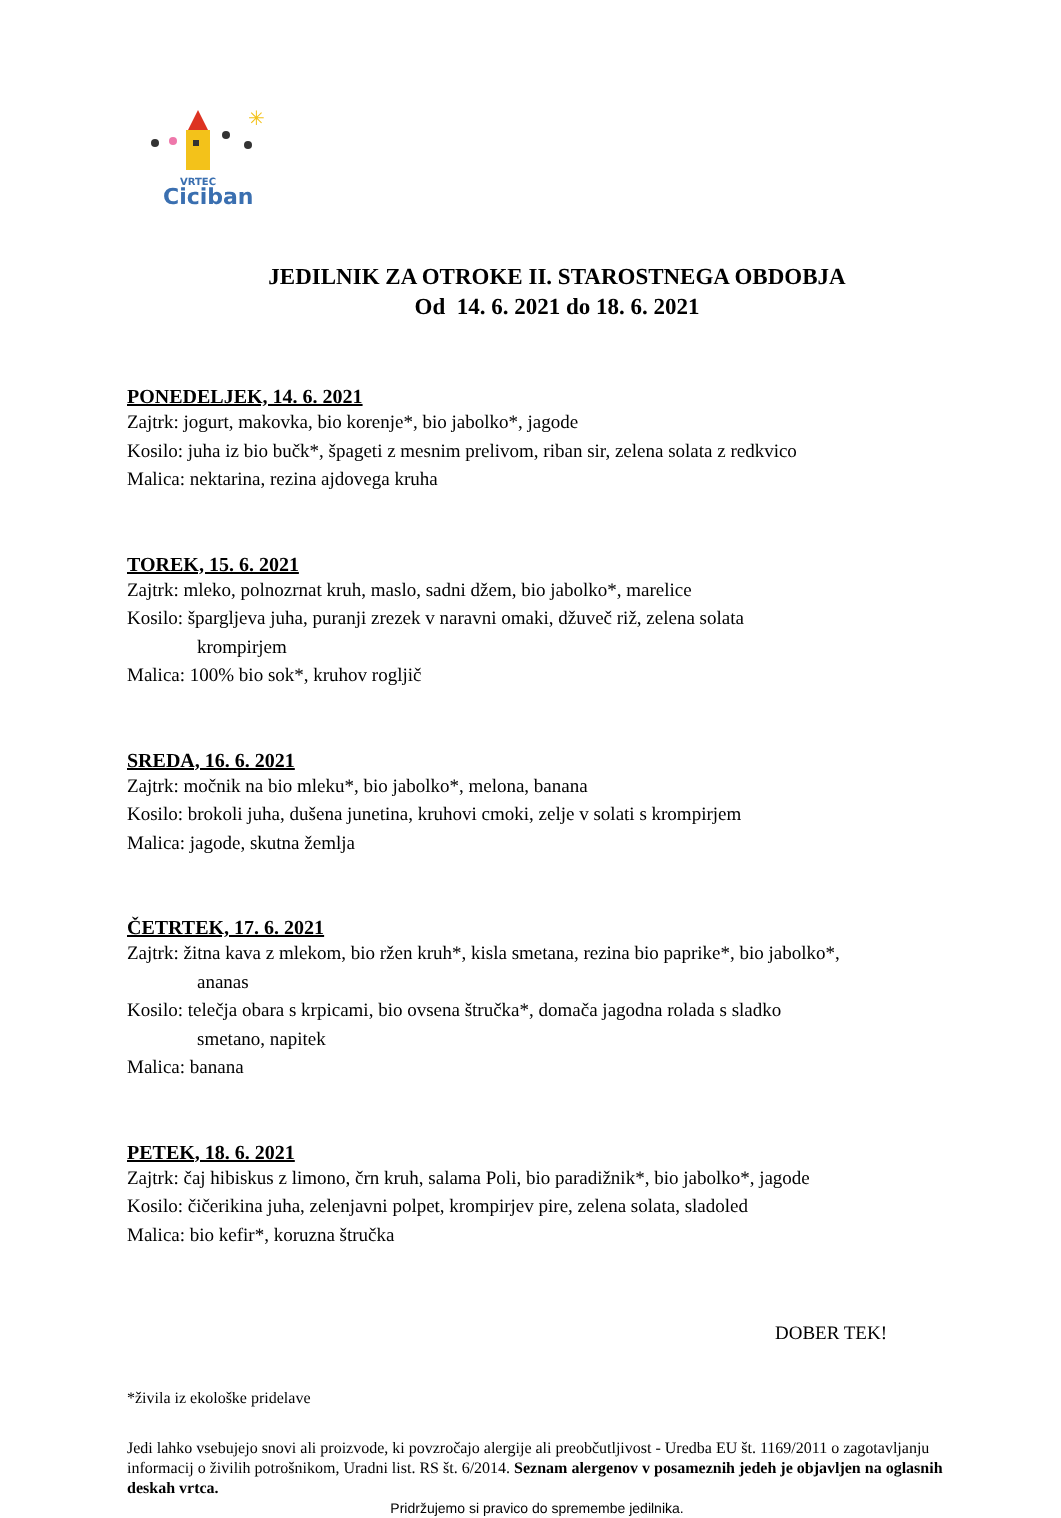✳
VRTEC
Ciciban
JEDILNIK ZA OTROKE II. STAROSTNEGA OBDOBJA
Od 14. 6. 2021 do 18. 6. 2021
PONEDELJEK, 14. 6. 2021
Zajtrk: jogurt, makovka, bio korenje*, bio jabolko*, jagode
Kosilo: juha iz bio bučk*, špageti z mesnim prelivom, riban sir, zelena solata z redkvico
Malica: nektarina, rezina ajdovega kruha
TOREK, 15. 6. 2021
Zajtrk: mleko, polnozrnat kruh, maslo, sadni džem, bio jabolko*, marelice
Kosilo: špargljeva juha, puranji zrezek v naravni omaki, džuveč riž, zelena solata
krompirjem
Malica: 100% bio sok*, kruhov rogljič
SREDA, 16. 6. 2021
Zajtrk: močnik na bio mleku*, bio jabolko*, melona, banana
Kosilo: brokoli juha, dušena junetina, kruhovi cmoki, zelje v solati s krompirjem
Malica: jagode, skutna žemlja
ČETRTEK, 17. 6. 2021
Zajtrk: žitna kava z mlekom, bio ržen kruh*, kisla smetana, rezina bio paprike*, bio jabolko*,
ananas
Kosilo: telečja obara s krpicami, bio ovsena štručka*, domača jagodna rolada s sladko
smetano, napitek
Malica: banana
PETEK, 18. 6. 2021
Zajtrk: čaj hibiskus z limono, črn kruh, salama Poli, bio paradižnik*, bio jabolko*, jagode
Kosilo: čičerikina juha, zelenjavni polpet, krompirjev pire, zelena solata, sladoled
Malica: bio kefir*, koruzna štručka
DOBER TEK!
*živila iz ekološke pridelave
Jedi lahko vsebujejo snovi ali proizvode, ki povzročajo alergije ali preobčutljivost - Uredba EU št. 1169/2011 o zagotavljanju informacij o živilih potrošnikom, Uradni list. RS št. 6/2014. Seznam alergenov v posameznih jedeh je objavljen na oglasnih deskah vrtca.
Pridržujemo si pravico do spremembe jedilnika.